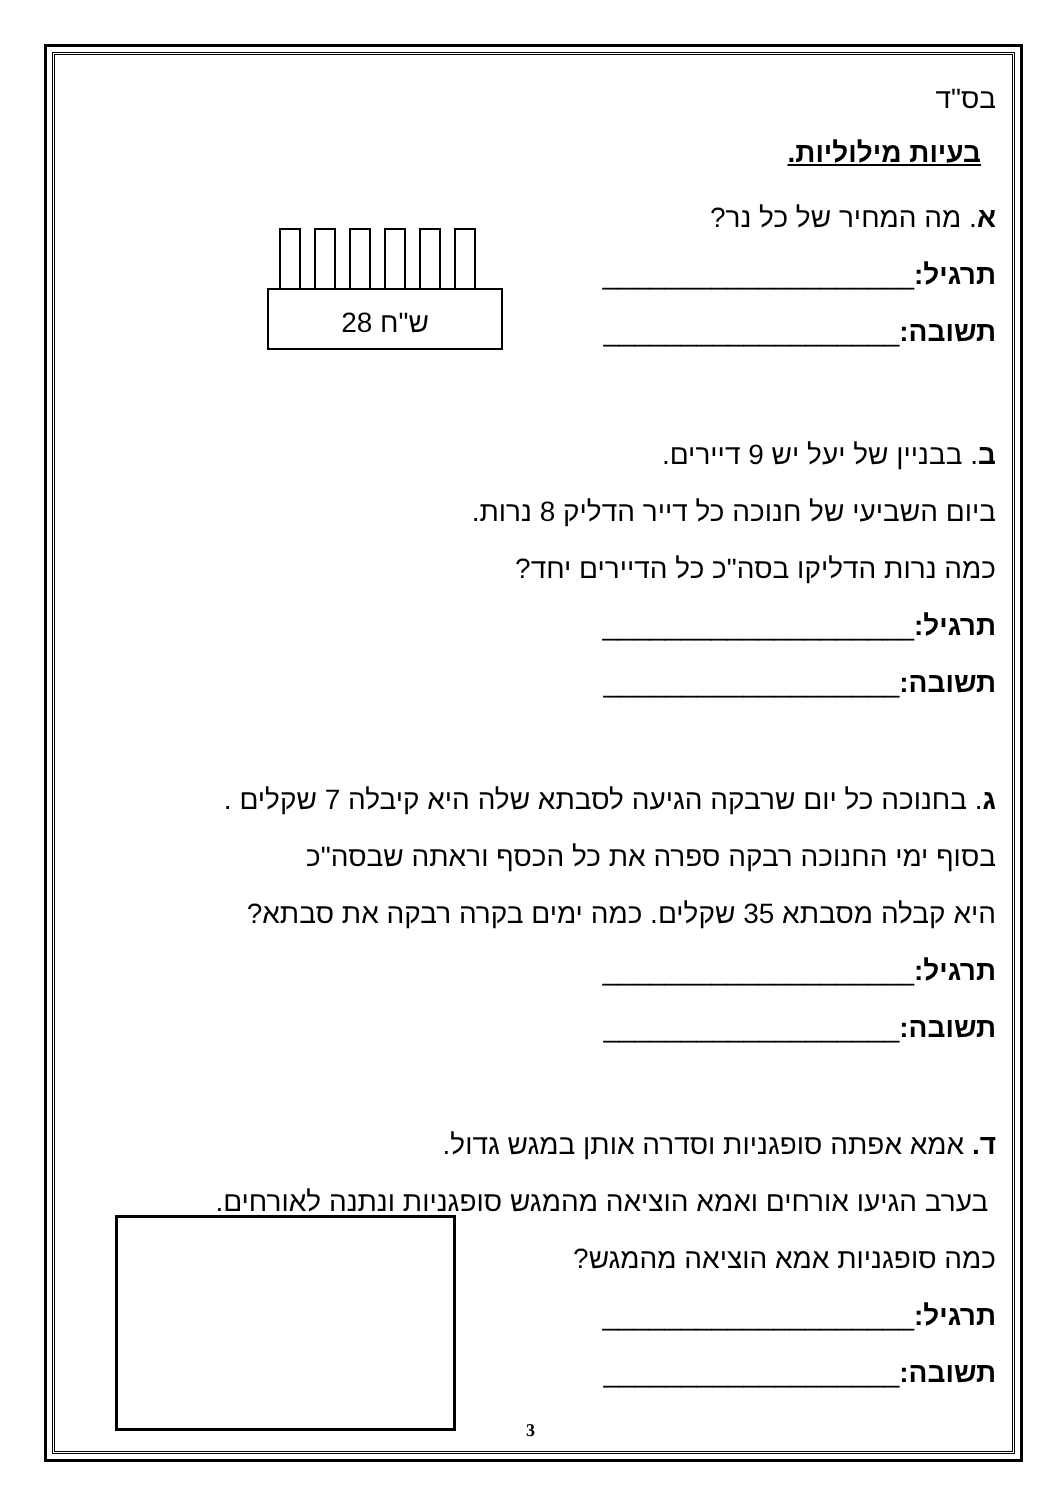בס"ד
בעיות מילוליות.
א. מה המחיר של כל נר?
תרגיל:____________________
תשובה:___________________
28 ש"ח
ב. בבניין של יעל יש 9 דיירים.
ביום השביעי של חנוכה כל דייר הדליק 8 נרות.
כמה נרות הדליקו בסה"כ כל הדיירים יחד?
תרגיל:____________________
תשובה:___________________
ג. בחנוכה כל יום שרבקה הגיעה לסבתא שלה היא קיבלה 7 שקלים .
בסוף ימי החנוכה רבקה ספרה את כל הכסף וראתה שבסה"כ
היא קבלה מסבתא 35 שקלים. כמה ימים בקרה רבקה את סבתא?
תרגיל:____________________
תשובה:___________________
ד. אמא אפתה סופגניות וסדרה אותן במגש גדול.
בערב הגיעו אורחים ואמא הוציאה מהמגש סופגניות ונתנה לאורחים.
כמה סופגניות אמא הוציאה מהמגש?
תרגיל:____________________
תשובה:___________________
3